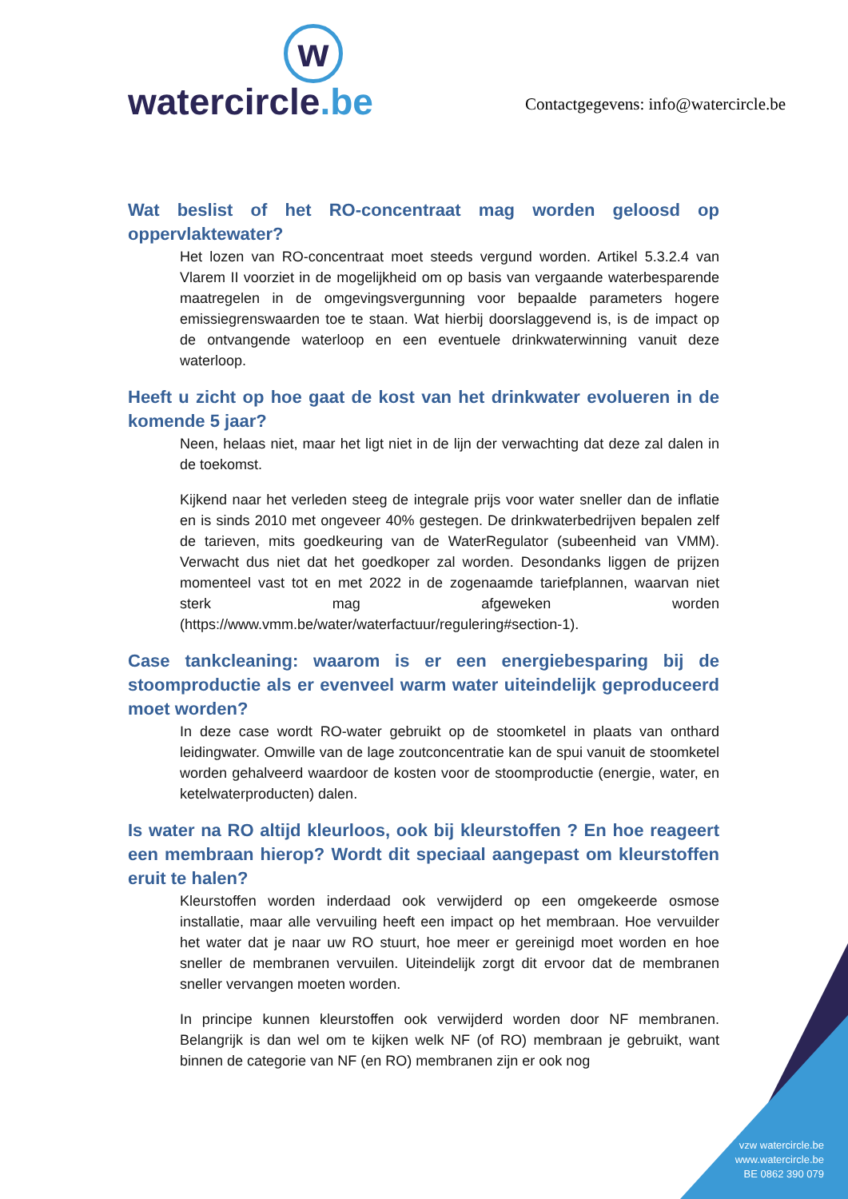w
watercircle.be
Contactgegevens: info@watercircle.be
Wat beslist of het RO-concentraat mag worden geloosd op oppervlaktewater?
Het lozen van RO-concentraat moet steeds vergund worden. Artikel 5.3.2.4 van Vlarem II voorziet in de mogelijkheid om op basis van vergaande waterbesparende maatregelen in de omgevingsvergunning voor bepaalde parameters hogere emissiegrenswaarden toe te staan. Wat hierbij doorslaggevend is, is de impact op de ontvangende waterloop en een eventuele drinkwaterwinning vanuit deze waterloop.
Heeft u zicht op hoe gaat de kost van het drinkwater evolueren in de komende 5 jaar?
Neen, helaas niet, maar het ligt niet in de lijn der verwachting dat deze zal dalen in de toekomst.
Kijkend naar het verleden steeg de integrale prijs voor water sneller dan de inflatie en is sinds 2010 met ongeveer 40% gestegen. De drinkwaterbedrijven bepalen zelf de tarieven, mits goedkeuring van de WaterRegulator (subeenheid van VMM). Verwacht dus niet dat het goedkoper zal worden. Desondanks liggen de prijzen momenteel vast tot en met 2022 in de zogenaamde tariefplannen, waarvan niet sterk mag afgeweken worden (https://www.vmm.be/water/waterfactuur/regulering#section-1).
Case tankcleaning: waarom is er een energiebesparing bij de stoomproductie als er evenveel warm water uiteindelijk geproduceerd moet worden?
In deze case wordt RO-water gebruikt op de stoomketel in plaats van onthard leidingwater. Omwille van de lage zoutconcentratie kan de spui vanuit de stoomketel worden gehalveerd waardoor de kosten voor de stoomproductie (energie, water, en ketelwaterproducten) dalen.
Is water na RO altijd kleurloos, ook bij kleurstoffen ? En hoe reageert een membraan hierop? Wordt dit speciaal aangepast om kleurstoffen eruit te halen?
Kleurstoffen worden inderdaad ook verwijderd op een omgekeerde osmose installatie, maar alle vervuiling heeft een impact op het membraan. Hoe vervuilder het water dat je naar uw RO stuurt, hoe meer er gereinigd moet worden en hoe sneller de membranen vervuilen. Uiteindelijk zorgt dit ervoor dat de membranen sneller vervangen moeten worden.
In principe kunnen kleurstoffen ook verwijderd worden door NF membranen. Belangrijk is dan wel om te kijken welk NF (of RO) membraan je gebruikt, want binnen de categorie van NF (en RO) membranen zijn er ook nog
vzw watercircle.be
www.watercircle.be
BE 0862 390 079